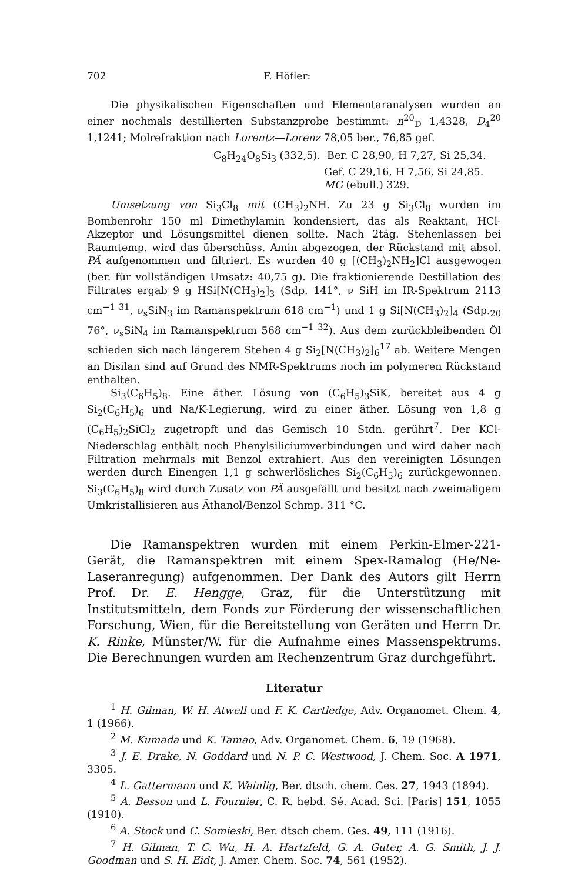702 F. Höfler:
Die physikalischen Eigenschaften und Elementaranalysen wurden an einer nochmals destillierten Substanzprobe bestimmt: n<sup>20</sup><sub>D</sub> 1,4328, D<sub>4</sub><sup>20</sup> 1,1241; Molrefraktion nach Lorentz—Lorenz 78,05 ber., 76,85 gef.
C<sub>8</sub>H<sub>24</sub>O<sub>8</sub>Si<sub>3</sub> (332,5). Ber. C 28,90, H 7,27, Si 25,34.
Gef. C 29,16, H 7,56, Si 24,85.
MG (ebull.) 329.
Umsetzung von Si<sub>3</sub>Cl<sub>8</sub> mit (CH<sub>3</sub>)<sub>2</sub>NH. Zu 23 g Si<sub>3</sub>Cl<sub>8</sub> wurden im Bombenrohr 150 ml Dimethylamin kondensiert, das als Reaktant, HCl-Akzeptor und Lösungsmittel dienen sollte. Nach 2täg. Stehenlassen bei Raumtemp. wird das überschüss. Amin abgezogen, der Rückstand mit absol. PÄ aufgenommen und filtriert. Es wurden 40 g [(CH<sub>3</sub>)<sub>2</sub>NH<sub>2</sub>]Cl ausgewogen (ber. für vollständigen Umsatz: 40,75 g). Die fraktionierende Destillation des Filtrates ergab 9 g HSi[N(CH<sub>3</sub>)<sub>2</sub>]<sub>3</sub> (Sdp. 141°, ν SiH im IR-Spektrum 2113 cm<sup>−1 31</sup>, ν<sub>s</sub>SiN<sub>3</sub> im Ramanspektrum 618 cm<sup>−1</sup>) und 1 g Si[N(CH<sub>3</sub>)<sub>2</sub>]<sub>4</sub> (Sdp.<sub>20</sub> 76°, ν<sub>s</sub>SiN<sub>4</sub> im Ramanspektrum 568 cm<sup>−1 32</sup>). Aus dem zurückbleibenden Öl schieden sich nach längerem Stehen 4 g Si<sub>2</sub>[N(CH<sub>3</sub>)<sub>2</sub>]<sub>6</sub><sup>17</sup> ab. Weitere Mengen an Disilan sind auf Grund des NMR-Spektrums noch im polymeren Rückstand enthalten.
Si<sub>3</sub>(C<sub>6</sub>H<sub>5</sub>)<sub>8</sub>. Eine äther. Lösung von (C<sub>6</sub>H<sub>5</sub>)<sub>3</sub>SiK, bereitet aus 4 g Si<sub>2</sub>(C<sub>6</sub>H<sub>5</sub>)<sub>6</sub> und Na/K-Legierung, wird zu einer äther. Lösung von 1,8 g (C<sub>6</sub>H<sub>5</sub>)<sub>2</sub>SiCl<sub>2</sub> zugetropft und das Gemisch 10 Stdn. gerührt<sup>7</sup>. Der KCl-Niederschlag enthält noch Phenylsiliciumverbindungen und wird daher nach Filtration mehrmals mit Benzol extrahiert. Aus den vereinigten Lösungen werden durch Einengen 1,1 g schwerlösliches Si<sub>2</sub>(C<sub>6</sub>H<sub>5</sub>)<sub>6</sub> zurückgewonnen. Si<sub>3</sub>(C<sub>6</sub>H<sub>5</sub>)<sub>8</sub> wird durch Zusatz von PÄ ausgefällt und besitzt nach zweimaligem Umkristallisieren aus Äthanol/Benzol Schmp. 311 °C.
Die Ramanspektren wurden mit einem Perkin-Elmer-221-Gerät, die Ramanspektren mit einem Spex-Ramalog (He/Ne-Laseranregung) aufgenommen. Der Dank des Autors gilt Herrn Prof. Dr. E. Hengge, Graz, für die Unterstützung mit Institutsmitteln, dem Fonds zur Förderung der wissenschaftlichen Forschung, Wien, für die Bereitstellung von Geräten und Herrn Dr. K. Rinke, Münster/W. für die Aufnahme eines Massenspektrums. Die Berechnungen wurden am Rechenzentrum Graz durchgeführt.
Literatur
<sup>1</sup> H. Gilman, W. H. Atwell und F. K. Cartledge, Adv. Organomet. Chem. 4, 1 (1966).
<sup>2</sup> M. Kumada und K. Tamao, Adv. Organomet. Chem. 6, 19 (1968).
<sup>3</sup> J. E. Drake, N. Goddard und N. P. C. Westwood, J. Chem. Soc. A 1971, 3305.
<sup>4</sup> L. Gattermann und K. Weinlig, Ber. dtsch. chem. Ges. 27, 1943 (1894).
<sup>5</sup> A. Besson und L. Fournier, C. R. hebd. Sé. Acad. Sci. [Paris] 151, 1055 (1910).
<sup>6</sup> A. Stock und C. Somieski, Ber. dtsch chem. Ges. 49, 111 (1916).
<sup>7</sup> H. Gilman, T. C. Wu, H. A. Hartzfeld, G. A. Guter, A. G. Smith, J. J. Goodman und S. H. Eidt, J. Amer. Chem. Soc. 74, 561 (1952).